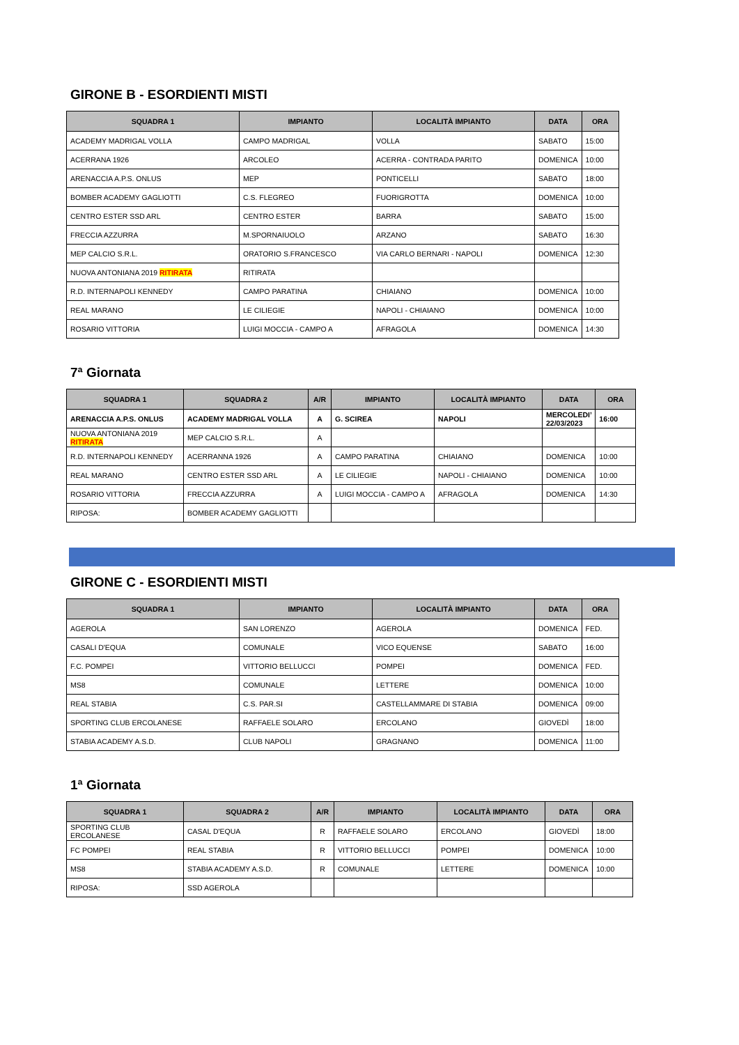GIRONE B - ESORDIENTI MISTI
| SQUADRA 1 | IMPIANTO | LOCALITÀ IMPIANTO | DATA | ORA |
| --- | --- | --- | --- | --- |
| ACADEMY MADRIGAL VOLLA | CAMPO MADRIGAL | VOLLA | SABATO | 15:00 |
| ACERRANA 1926 | ARCOLEO | ACERRA - CONTRADA PARITO | DOMENICA | 10:00 |
| ARENACCIA A.P.S. ONLUS | MEP | PONTICELLI | SABATO | 18:00 |
| BOMBER ACADEMY GAGLIOTTI | C.S. FLEGREO | FUORIGROTTA | DOMENICA | 10:00 |
| CENTRO ESTER SSD ARL | CENTRO ESTER | BARRA | SABATO | 15:00 |
| FRECCIA AZZURRA | M.SPORNAIUOLO | ARZANO | SABATO | 16:30 |
| MEP CALCIO S.R.L. | ORATORIO S.FRANCESCO | VIA CARLO BERNARI - NAPOLI | DOMENICA | 12:30 |
| NUOVA ANTONIANA 2019 RITIRATA | RITIRATA | | | |
| R.D. INTERNAPOLI KENNEDY | CAMPO PARATINA | CHIAIANO | DOMENICA | 10:00 |
| REAL MARANO | LE CILIEGIE | NAPOLI - CHIAIANO | DOMENICA | 10:00 |
| ROSARIO VITTORIA | LUIGI MOCCIA - CAMPO A | AFRAGOLA | DOMENICA | 14:30 |
7ª Giornata
| SQUADRA 1 | SQUADRA 2 | A/R | IMPIANTO | LOCALITÀ IMPIANTO | DATA | ORA |
| --- | --- | --- | --- | --- | --- | --- |
| ARENACCIA A.P.S. ONLUS | ACADEMY MADRIGAL VOLLA | A | G. SCIREA | NAPOLI | MERCOLEDI’ 22/03/2023 | 16:00 |
| NUOVA ANTONIANA 2019 RITIRATA | MEP CALCIO S.R.L. | A | | | | |
| R.D. INTERNAPOLI KENNEDY | ACERRANNA 1926 | A | CAMPO PARATINA | CHIAIANO | DOMENICA | 10:00 |
| REAL MARANO | CENTRO ESTER SSD ARL | A | LE CILIEGIE | NAPOLI - CHIAIANO | DOMENICA | 10:00 |
| ROSARIO VITTORIA | FRECCIA AZZURRA | A | LUIGI MOCCIA - CAMPO A | AFRAGOLA | DOMENICA | 14:30 |
| RIPOSA: | BOMBER ACADEMY GAGLIOTTI | | | | | |
GIRONE C - ESORDIENTI MISTI
| SQUADRA 1 | IMPIANTO | LOCALITÀ IMPIANTO | DATA | ORA |
| --- | --- | --- | --- | --- |
| AGEROLA | SAN LORENZO | AGEROLA | DOMENICA | FED. |
| CASALI D'EQUA | COMUNALE | VICO EQUENSE | SABATO | 16:00 |
| F.C. POMPEI | VITTORIO BELLUCCI | POMPEI | DOMENICA | FED. |
| MS8 | COMUNALE | LETTERE | DOMENICA | 10:00 |
| REAL STABIA | C.S. PAR.SI | CASTELLAMMARE DI STABIA | DOMENICA | 09:00 |
| SPORTING CLUB ERCOLANESE | RAFFAELE SOLARO | ERCOLANO | GIOVEDÌ | 18:00 |
| STABIA ACADEMY A.S.D. | CLUB NAPOLI | GRAGNANO | DOMENICA | 11:00 |
1ª Giornata
| SQUADRA 1 | SQUADRA 2 | A/R | IMPIANTO | LOCALITÀ IMPIANTO | DATA | ORA |
| --- | --- | --- | --- | --- | --- | --- |
| SPORTING CLUB ERCOLANESE | CASAL D'EQUA | R | RAFFAELE SOLARO | ERCOLANO | GIOVEDÌ | 18:00 |
| FC POMPEI | REAL STABIA | R | VITTORIO BELLUCCI | POMPEI | DOMENICA | 10:00 |
| MS8 | STABIA ACADEMY A.S.D. | R | COMUNALE | LETTERE | DOMENICA | 10:00 |
| RIPOSA: | SSD AGEROLA | | | | | |